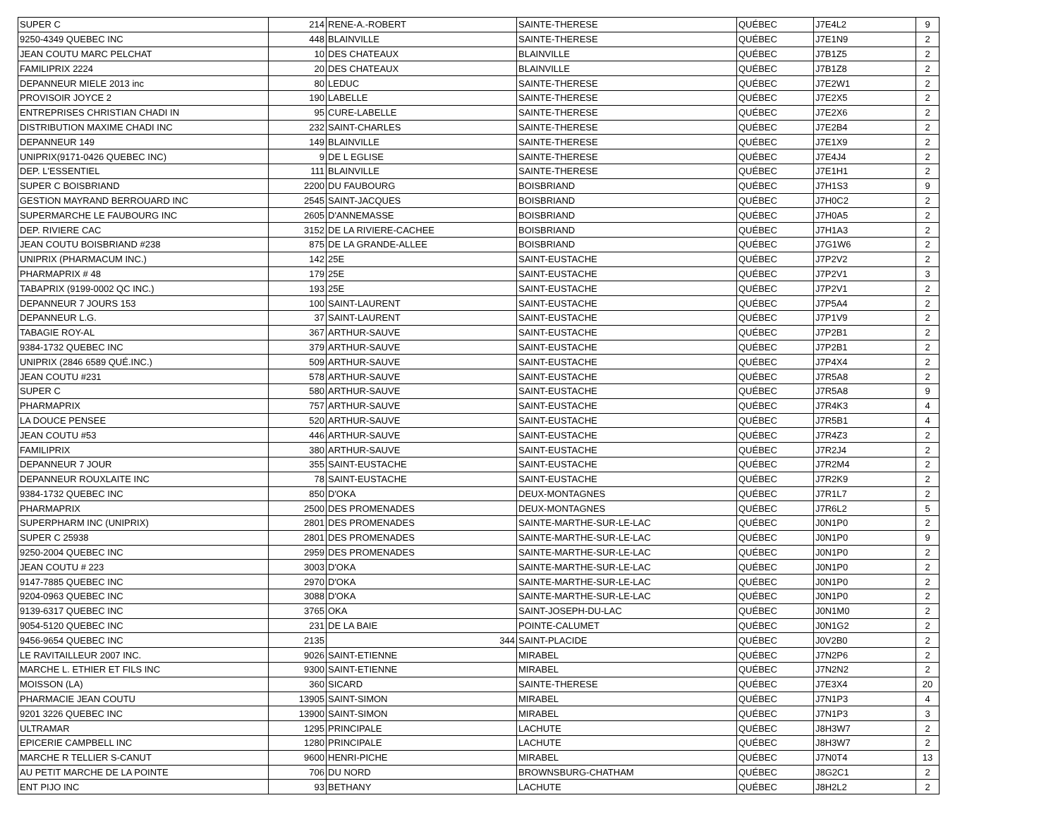| SUPER C | 214 | RENE-A.-ROBERT | SAINTE-THERESE | QUÉBEC | J7E4L2 | 9 |
| 9250-4349 QUEBEC INC | 448 | BLAINVILLE | SAINTE-THERESE | QUÉBEC | J7E1N9 | 2 |
| JEAN COUTU MARC PELCHAT | 10 | DES CHATEAUX | BLAINVILLE | QUÉBEC | J7B1Z5 | 2 |
| FAMILIPRIX 2224 | 20 | DES CHATEAUX | BLAINVILLE | QUÉBEC | J7B1Z8 | 2 |
| DEPANNEUR MIELE 2013 inc | 80 | LEDUC | SAINTE-THERESE | QUÉBEC | J7E2W1 | 2 |
| PROVISOIR JOYCE 2 | 190 | LABELLE | SAINTE-THERESE | QUÉBEC | J7E2X5 | 2 |
| ENTREPRISES CHRISTIAN CHADI IN | 95 | CURE-LABELLE | SAINTE-THERESE | QUÉBEC | J7E2X6 | 2 |
| DISTRIBUTION MAXIME CHADI INC | 232 | SAINT-CHARLES | SAINTE-THERESE | QUÉBEC | J7E2B4 | 2 |
| DEPANNEUR 149 | 149 | BLAINVILLE | SAINTE-THERESE | QUÉBEC | J7E1X9 | 2 |
| UNIPRIX(9171-0426 QUEBEC INC) | 9 | DE L EGLISE | SAINTE-THERESE | QUÉBEC | J7E4J4 | 2 |
| DEP. L'ESSENTIEL | 111 | BLAINVILLE | SAINTE-THERESE | QUÉBEC | J7E1H1 | 2 |
| SUPER C BOISBRIAND | 2200 | DU FAUBOURG | BOISBRIAND | QUÉBEC | J7H1S3 | 9 |
| GESTION MAYRAND BERROUARD INC | 2545 | SAINT-JACQUES | BOISBRIAND | QUÉBEC | J7H0C2 | 2 |
| SUPERMARCHE LE FAUBOURG INC | 2605 | D'ANNEMASSE | BOISBRIAND | QUÉBEC | J7H0A5 | 2 |
| DEP. RIVIERE CAC | 3152 | DE LA RIVIERE-CACHEE | BOISBRIAND | QUÉBEC | J7H1A3 | 2 |
| JEAN COUTU BOISBRIAND #238 | 875 | DE LA GRANDE-ALLEE | BOISBRIAND | QUÉBEC | J7G1W6 | 2 |
| UNIPRIX (PHARMACUM INC.) | 142 | 25E | SAINT-EUSTACHE | QUÉBEC | J7P2V2 | 2 |
| PHARMAPRIX # 48 | 179 | 25E | SAINT-EUSTACHE | QUÉBEC | J7P2V1 | 3 |
| TABAPRIX (9199-0002 QC INC.) | 193 | 25E | SAINT-EUSTACHE | QUÉBEC | J7P2V1 | 2 |
| DEPANNEUR 7 JOURS 153 | 100 | SAINT-LAURENT | SAINT-EUSTACHE | QUÉBEC | J7P5A4 | 2 |
| DEPANNEUR L.G. | 37 | SAINT-LAURENT | SAINT-EUSTACHE | QUÉBEC | J7P1V9 | 2 |
| TABAGIE ROY-AL | 367 | ARTHUR-SAUVE | SAINT-EUSTACHE | QUÉBEC | J7P2B1 | 2 |
| 9384-1732 QUEBEC INC | 379 | ARTHUR-SAUVE | SAINT-EUSTACHE | QUÉBEC | J7P2B1 | 2 |
| UNIPRIX (2846 6589 QUÉ.INC.) | 509 | ARTHUR-SAUVE | SAINT-EUSTACHE | QUÉBEC | J7P4X4 | 2 |
| JEAN COUTU #231 | 578 | ARTHUR-SAUVE | SAINT-EUSTACHE | QUÉBEC | J7R5A8 | 2 |
| SUPER C | 580 | ARTHUR-SAUVE | SAINT-EUSTACHE | QUÉBEC | J7R5A8 | 9 |
| PHARMAPRIX | 757 | ARTHUR-SAUVE | SAINT-EUSTACHE | QUÉBEC | J7R4K3 | 4 |
| LA DOUCE PENSEE | 520 | ARTHUR-SAUVE | SAINT-EUSTACHE | QUÉBEC | J7R5B1 | 4 |
| JEAN COUTU #53 | 446 | ARTHUR-SAUVE | SAINT-EUSTACHE | QUÉBEC | J7R4Z3 | 2 |
| FAMILIPRIX | 380 | ARTHUR-SAUVE | SAINT-EUSTACHE | QUÉBEC | J7R2J4 | 2 |
| DEPANNEUR 7 JOUR | 355 | SAINT-EUSTACHE | SAINT-EUSTACHE | QUÉBEC | J7R2M4 | 2 |
| DEPANNEUR ROUXLAITE INC | 78 | SAINT-EUSTACHE | SAINT-EUSTACHE | QUÉBEC | J7R2K9 | 2 |
| 9384-1732 QUEBEC INC | 850 | D'OKA | DEUX-MONTAGNES | QUÉBEC | J7R1L7 | 2 |
| PHARMAPRIX | 2500 | DES PROMENADES | DEUX-MONTAGNES | QUÉBEC | J7R6L2 | 5 |
| SUPERPHARM INC (UNIPRIX) | 2801 | DES PROMENADES | SAINTE-MARTHE-SUR-LE-LAC | QUÉBEC | J0N1P0 | 2 |
| SUPER C 25938 | 2801 | DES PROMENADES | SAINTE-MARTHE-SUR-LE-LAC | QUÉBEC | J0N1P0 | 9 |
| 9250-2004 QUEBEC INC | 2959 | DES PROMENADES | SAINTE-MARTHE-SUR-LE-LAC | QUÉBEC | J0N1P0 | 2 |
| JEAN COUTU # 223 | 3003 | D'OKA | SAINTE-MARTHE-SUR-LE-LAC | QUÉBEC | J0N1P0 | 2 |
| 9147-7885 QUEBEC INC | 2970 | D'OKA | SAINTE-MARTHE-SUR-LE-LAC | QUÉBEC | J0N1P0 | 2 |
| 9204-0963 QUEBEC INC | 3088 | D'OKA | SAINTE-MARTHE-SUR-LE-LAC | QUÉBEC | J0N1P0 | 2 |
| 9139-6317 QUEBEC INC | 3765 | OKA | SAINT-JOSEPH-DU-LAC | QUÉBEC | J0N1M0 | 2 |
| 9054-5120 QUEBEC INC | 231 | DE LA BAIE | POINTE-CALUMET | QUÉBEC | J0N1G2 | 2 |
| 9456-9654 QUEBEC INC | 2135 | 344 | SAINT-PLACIDE | QUÉBEC | J0V2B0 | 2 |
| LE RAVITAILLEUR 2007 INC. | 9026 | SAINT-ETIENNE | MIRABEL | QUÉBEC | J7N2P6 | 2 |
| MARCHE L. ETHIER ET FILS INC | 9300 | SAINT-ETIENNE | MIRABEL | QUÉBEC | J7N2N2 | 2 |
| MOISSON (LA) | 360 | SICARD | SAINTE-THERESE | QUÉBEC | J7E3X4 | 20 |
| PHARMACIE JEAN COUTU | 13905 | SAINT-SIMON | MIRABEL | QUÉBEC | J7N1P3 | 4 |
| 9201 3226 QUEBEC INC | 13900 | SAINT-SIMON | MIRABEL | QUÉBEC | J7N1P3 | 3 |
| ULTRAMAR | 1295 | PRINCIPALE | LACHUTE | QUÉBEC | J8H3W7 | 2 |
| EPICERIE CAMPBELL INC | 1280 | PRINCIPALE | LACHUTE | QUÉBEC | J8H3W7 | 2 |
| MARCHE R TELLIER S-CANUT | 9600 | HENRI-PICHE | MIRABEL | QUÉBEC | J7N0T4 | 13 |
| AU PETIT MARCHE DE LA POINTE | 706 | DU NORD | BROWNSBURG-CHATHAM | QUÉBEC | J8G2C1 | 2 |
| ENT PIJO INC | 93 | BETHANY | LACHUTE | QUÉBEC | J8H2L2 | 2 |